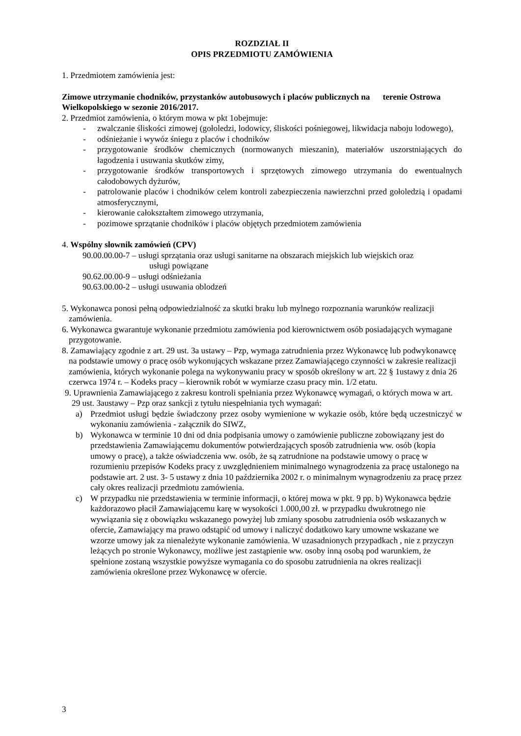ROZDZIAŁ II
OPIS PRZEDMIOTU ZAMÓWIENIA
1. Przedmiotem zamówienia jest:
Zimowe utrzymanie chodników, przystanków autobusowych i placów publicznych na terenie Ostrowa Wielkopolskiego w sezonie 2016/2017.
2. Przedmiot zamówienia, o którym mowa w pkt 1obejmuje:
- zwalczanie śliskości zimowej (gołoledzi, lodowicy, śliskości pośniegowej, likwidacja naboju lodowego),
- odśnieżanie i wywóz śniegu z placów i chodników
- przygotowanie środków chemicznych (normowanych mieszanin), materiałów uszorstniających do łagodzenia i usuwania skutków zimy,
- przygotowanie środków transportowych i sprzętowych zimowego utrzymania do ewentualnych całodobowych dyżurów,
- patrolowanie placów i chodników celem kontroli zabezpieczenia nawierzchni przed gołoledzią i opadami atmosferycznymi,
- kierowanie całokształtem zimowego utrzymania,
- pozimowe sprzątanie chodników i placów objętych przedmiotem zamówienia
4. Wspólny słownik zamówień (CPV)
90.00.00.00-7 – usługi sprzątania oraz usługi sanitarne na obszarach miejskich lub wiejskich oraz
usługi powiązane
90.62.00.00-9 – usługi odśnieżania
90.63.00.00-2 – usługi usuwania oblodzeń
5. Wykonawca ponosi pełną odpowiedzialność za skutki braku lub mylnego rozpoznania warunków realizacji zamówienia.
6. Wykonawca gwarantuje wykonanie przedmiotu zamówienia pod kierownictwem osób posiadających wymagane przygotowanie.
8. Zamawiający zgodnie z art. 29 ust. 3a ustawy – Pzp, wymaga zatrudnienia przez Wykonawcę lub podwykonawcę na podstawie umowy o pracę osób wykonujących wskazane przez Zamawiającego czynności w zakresie realizacji zamówienia, których wykonanie polega na wykonywaniu pracy w sposób określony w art. 22 § 1ustawy z dnia 26 czerwca 1974 r. – Kodeks pracy – kierownik robót w wymiarze czasu pracy min. 1/2 etatu.
9. Uprawnienia Zamawiającego z zakresu kontroli spełniania przez Wykonawcę wymagań, o których mowa w art. 29 ust. 3austawy – Pzp oraz sankcji z tytułu niespełniania tych wymagań:
a) Przedmiot usługi będzie świadczony przez osoby wymienione w wykazie osób, które będą uczestniczyć w wykonaniu zamówienia - załącznik do SIWZ,
b) Wykonawca w terminie 10 dni od dnia podpisania umowy o zamówienie publiczne zobowiązany jest do przedstawienia Zamawiającemu dokumentów potwierdzających sposób zatrudnienia ww. osób (kopia umowy o pracę), a także oświadczenia ww. osób, że są zatrudnione na podstawie umowy o pracę w rozumieniu przepisów Kodeks pracy z uwzględnieniem minimalnego wynagrodzenia za pracę ustalonego na podstawie art. 2 ust. 3- 5 ustawy z dnia 10 października 2002 r. o minimalnym wynagrodzeniu za pracę przez cały okres realizacji przedmiotu zamówienia.
c) W przypadku nie przedstawienia w terminie informacji, o której mowa w pkt. 9 pp. b) Wykonawca będzie każdorazowo płacił Zamawiającemu karę w wysokości 1.000,00 zł. w przypadku dwukrotnego nie wywiązania się z obowiązku wskazanego powyżej lub zmiany sposobu zatrudnienia osób wskazanych w ofercie, Zamawiający ma prawo odstąpić od umowy i naliczyć dodatkowo kary umowne wskazane we wzorze umowy jak za nienależyte wykonanie zamówienia. W uzasadnionych przypadkach , nie z przyczyn leżących po stronie Wykonawcy, możliwe jest zastąpienie ww. osoby inną osobą pod warunkiem, że spełnione zostaną wszystkie powyższe wymagania co do sposobu zatrudnienia na okres realizacji zamówienia określone przez Wykonawcę w ofercie.
3